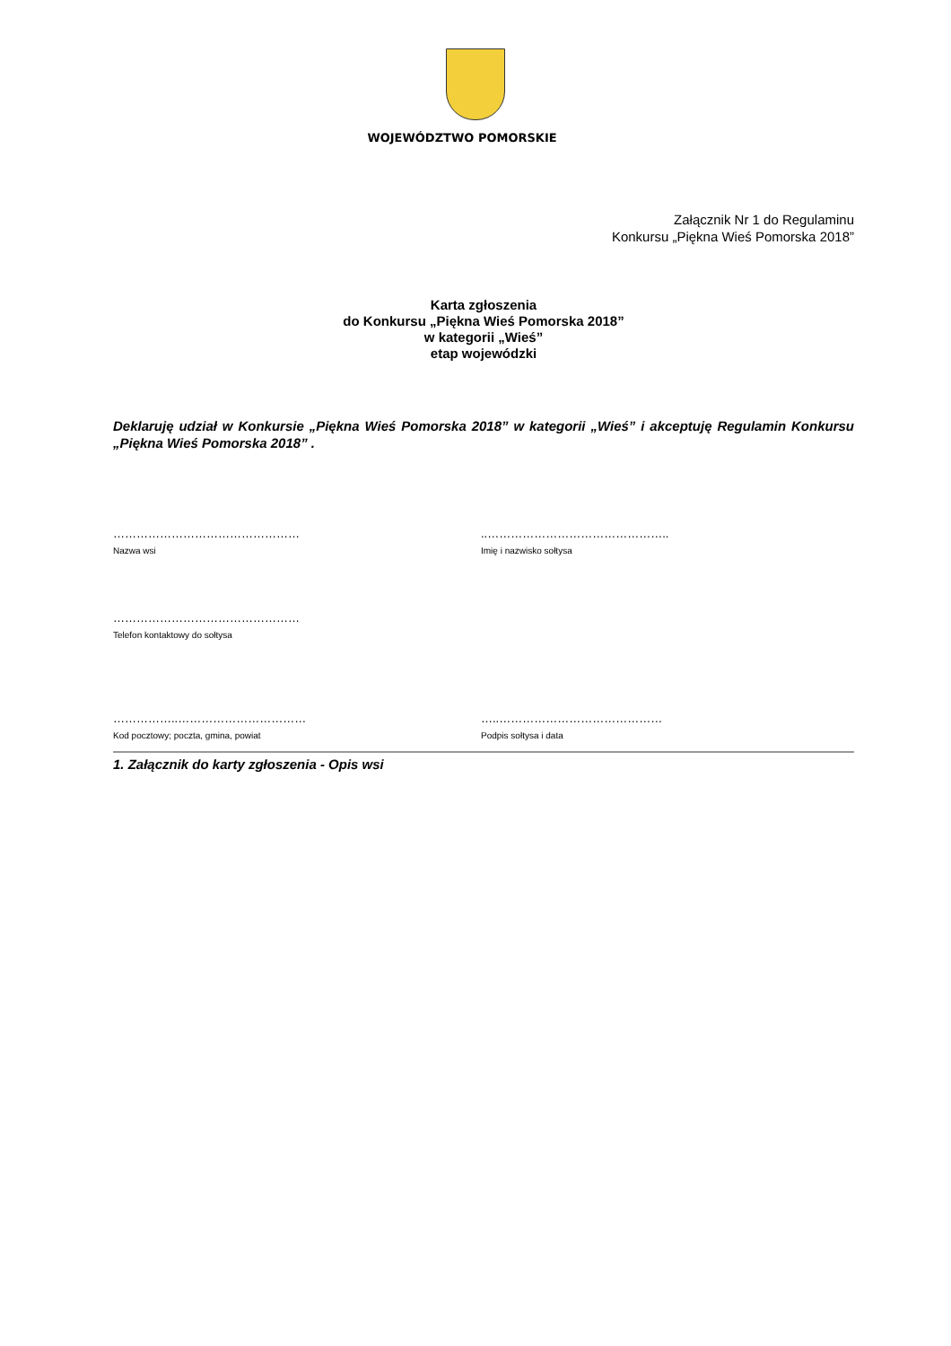WOJEWÓDZTWO POMORSKIE
Załącznik Nr 1 do Regulaminu
Konkursu „Piękna Wieś Pomorska 2018”
Karta zgłoszenia
do Konkursu „Piękna Wieś Pomorska 2018”
w kategorii „Wieś”
etap wojewódzki
Deklaruję udział w Konkursie „Piękna Wieś Pomorska 2018” w kategorii „Wieś” i akceptuję Regulamin Konkursu „Piękna Wieś Pomorska 2018” .
…………………………………………
Nazwa wsi
..………………………………………..
Imię i nazwisko sołtysa
…………………………………………
Telefon kontaktowy do sołtysa
……………..……………………………
Kod pocztowy; poczta, gmina, powiat
…..……………………………………
Podpis sołtysa i data
1. Załącznik do karty zgłoszenia - Opis wsi